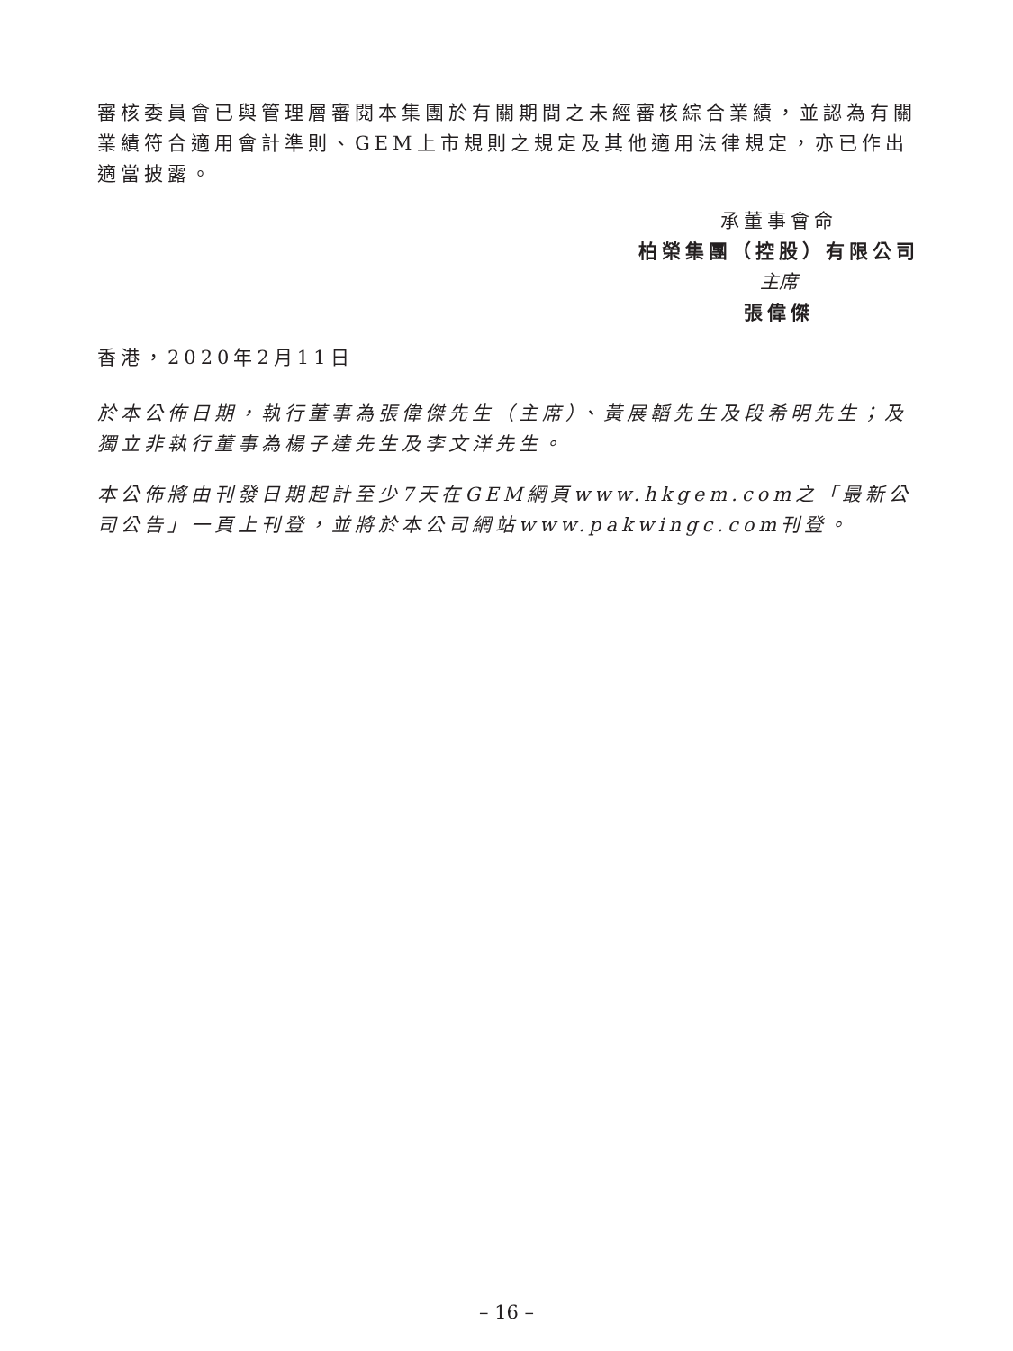審核委員會已與管理層審閱本集團於有關期間之未經審核綜合業績，並認為有關業績符合適用會計準則、GEM上市規則之規定及其他適用法律規定，亦已作出適當披露。
承董事會命
柏榮集團（控股）有限公司
主席
張偉傑
香港，2020年2月11日
於本公佈日期，執行董事為張偉傑先生（主席）、黃展韜先生及段希明先生；及獨立非執行董事為楊子達先生及李文洋先生。
本公佈將由刊發日期起計至少7天在GEM網頁www.hkgem.com之「最新公司公告」一頁上刊登，並將於本公司網站www.pakwingc.com刊登。
– 16 –